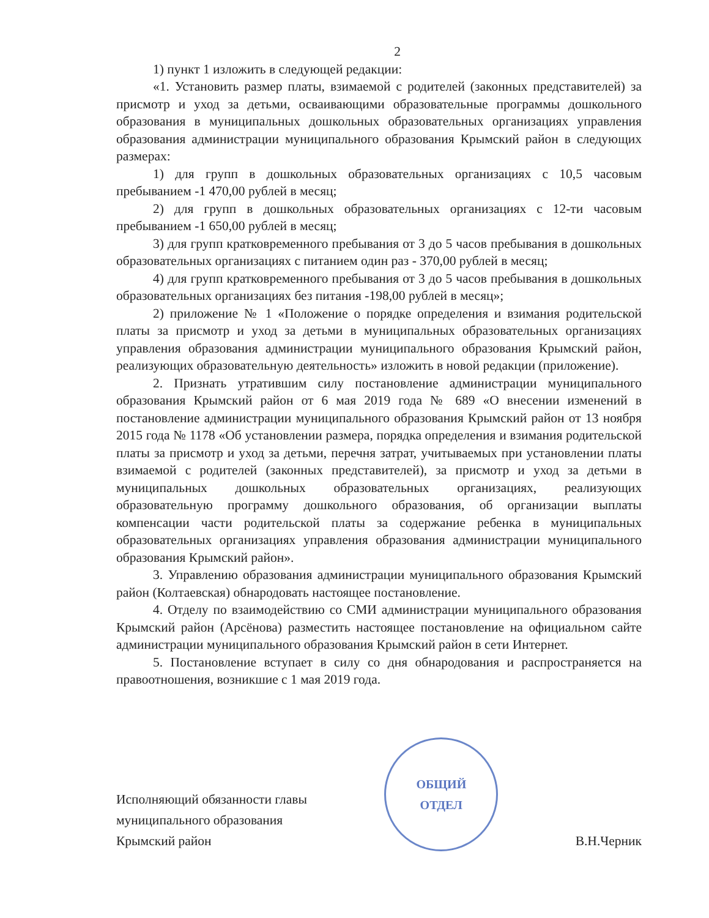2
1) пункт 1 изложить в следующей редакции:
«1. Установить размер платы, взимаемой с родителей (законных представителей) за присмотр и уход за детьми, осваивающими образовательные программы дошкольного образования в муниципальных дошкольных образовательных организациях управления образования администрации муниципального образования Крымский район в следующих размерах:
1) для групп в дошкольных образовательных организациях с 10,5 часовым пребыванием -1 470,00 рублей в месяц;
2) для групп в дошкольных образовательных организациях с 12-ти часовым пребыванием -1 650,00 рублей в месяц;
3) для групп кратковременного пребывания от 3 до 5 часов пребывания в дошкольных образовательных организациях с питанием один раз - 370,00 рублей в месяц;
4) для групп кратковременного пребывания от 3 до 5 часов пребывания в дошкольных образовательных организациях без питания -198,00 рублей в месяц»;
2) приложение № 1 «Положение о порядке определения и взимания родительской платы за присмотр и уход за детьми в муниципальных образовательных организациях управления образования администрации муниципального образования Крымский район, реализующих образовательную деятельность» изложить в новой редакции (приложение).
2. Признать утратившим силу постановление администрации муниципального образования Крымский район от 6 мая 2019 года № 689 «О внесении изменений в постановление администрации муниципального образования Крымский район от 13 ноября 2015 года № 1178 «Об установлении размера, порядка определения и взимания родительской платы за присмотр и уход за детьми, перечня затрат, учитываемых при установлении платы взимаемой с родителей (законных представителей), за присмотр и уход за детьми в муниципальных дошкольных образовательных организациях, реализующих образовательную программу дошкольного образования, об организации выплаты компенсации части родительской платы за содержание ребенка в муниципальных образовательных организациях управления образования администрации муниципального образования Крымский район».
3. Управлению образования администрации муниципального образования Крымский район (Колтаевская) обнародовать настоящее постановление.
4. Отделу по взаимодействию со СМИ администрации муниципального образования Крымский район (Арсёнова) разместить настоящее постановление на официальном сайте администрации муниципального образования Крымский район в сети Интернет.
5. Постановление вступает в силу со дня обнародования и распространяется на правоотношения, возникшие с 1 мая 2019 года.
Исполняющий обязанности главы
муниципального образования
Крымский район
ОБЩИЙ
ОТДЕЛ
В.Н.Черник